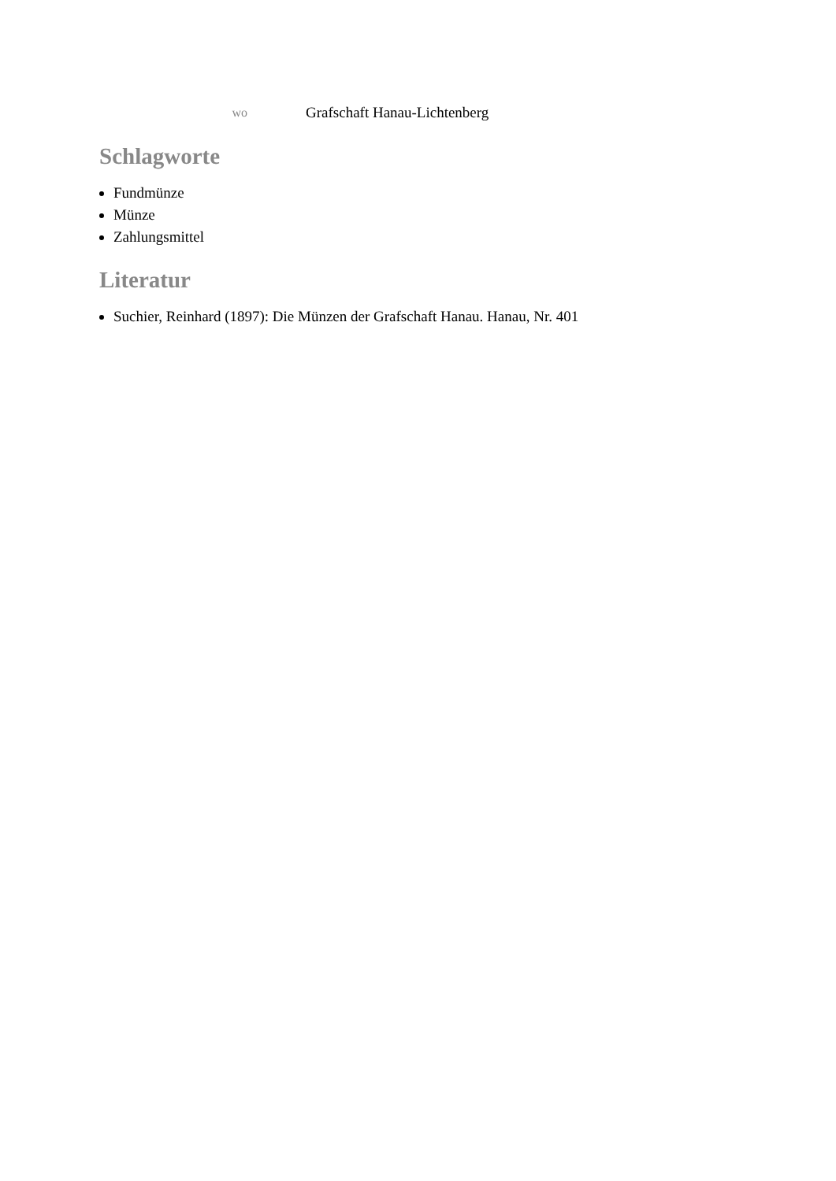wo
Grafschaft Hanau-Lichtenberg
Schlagworte
Fundmünze
Münze
Zahlungsmittel
Literatur
Suchier, Reinhard (1897): Die Münzen der Grafschaft Hanau. Hanau, Nr. 401